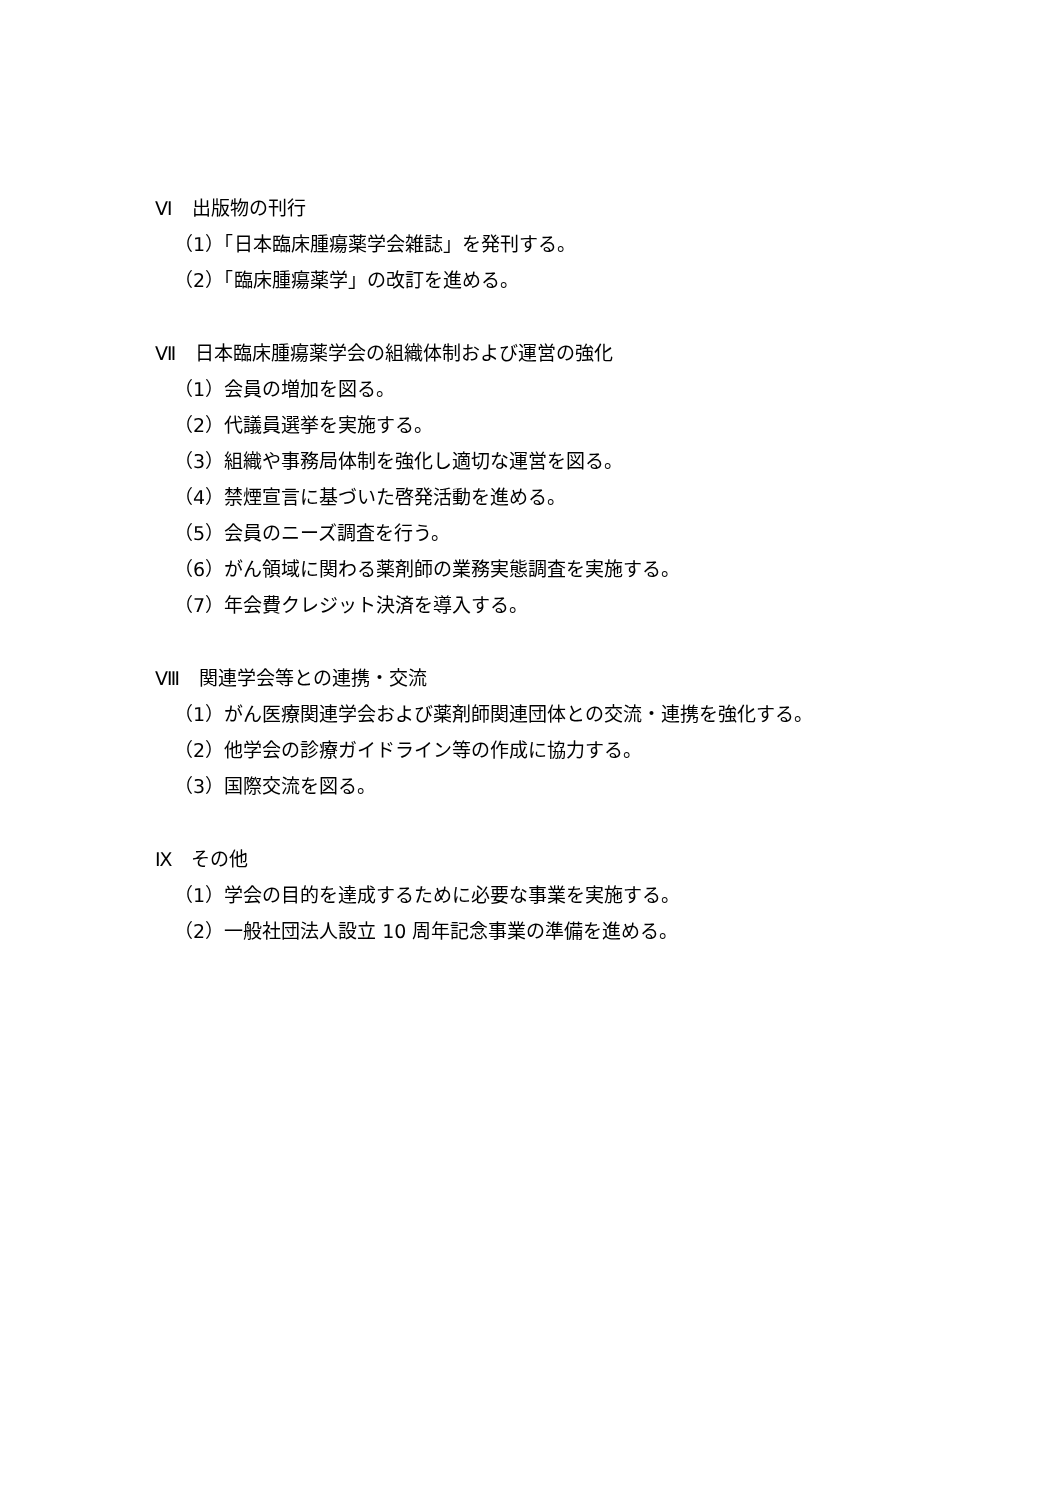Ⅵ　出版物の刊行
（1）「日本臨床腫瘍薬学会雑誌」を発刊する。
（2）「臨床腫瘍薬学」の改訂を進める。
Ⅶ　日本臨床腫瘍薬学会の組織体制および運営の強化
（1）会員の増加を図る。
（2）代議員選挙を実施する。
（3）組織や事務局体制を強化し適切な運営を図る。
（4）禁煙宣言に基づいた啓発活動を進める。
（5）会員のニーズ調査を行う。
（6）がん領域に関わる薬剤師の業務実態調査を実施する。
（7）年会費クレジット決済を導入する。
Ⅷ　関連学会等との連携・交流
（1）がん医療関連学会および薬剤師関連団体との交流・連携を強化する。
（2）他学会の診療ガイドライン等の作成に協力する。
（3）国際交流を図る。
Ⅸ　その他
（1）学会の目的を達成するために必要な事業を実施する。
（2）一般社団法人設立 10 周年記念事業の準備を進める。